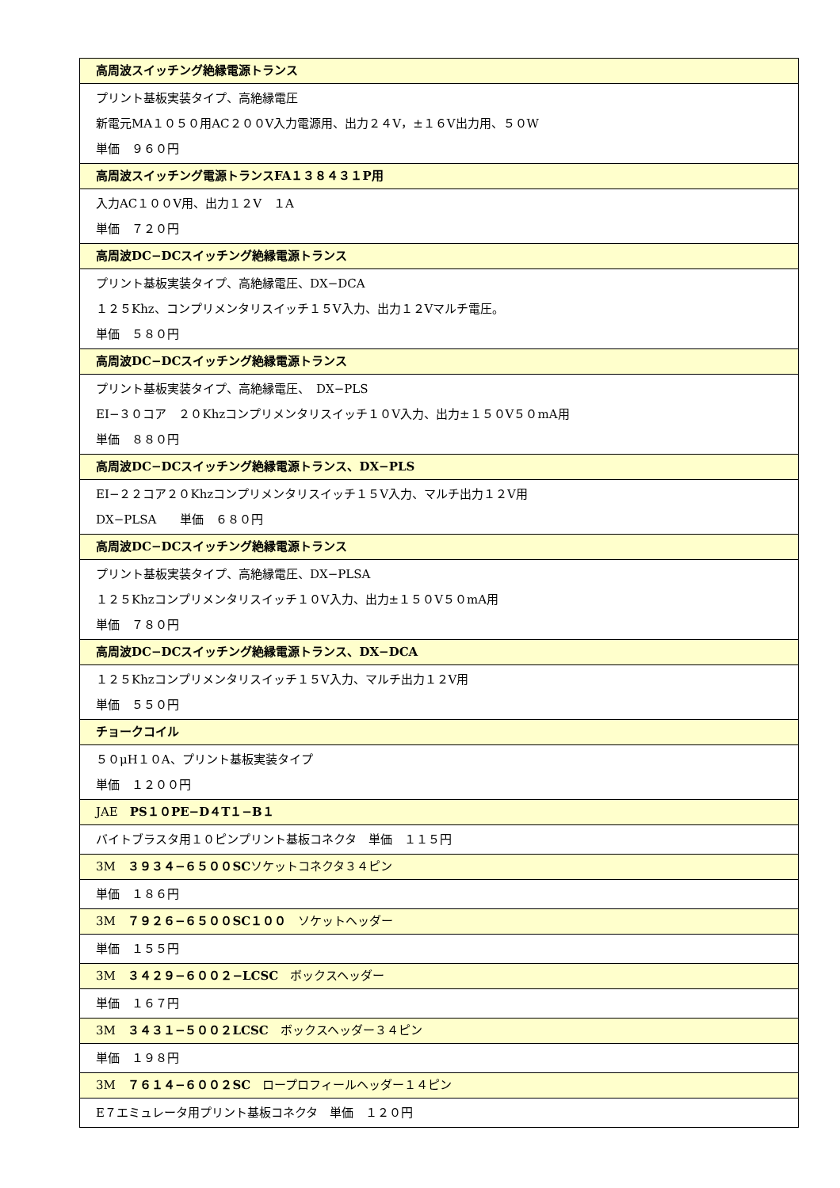| 高周波スイッチング絶縁電源トランス |
| --- |
| プリント基板実装タイプ、高絶縁電圧 新電元MA１０５０用AC２００V入力電源用、出力２４V，±１６V出力用、５０W 単価 ９６０円 |
| 高周波スイッチング電源トランスFA１３８４３１P用 |
| 入力AC１００V用、出力１２V １A 単価 ７２０円 |
| 高周波DC−DCスイッチング絶縁電源トランス |
| プリント基板実装タイプ、高絶縁電圧、DX−DCA １２５Khz、コンプリメンタリスイッチ１５V入力、出力１２Vマルチ電圧。 単価 ５８０円 |
| 高周波DC−DCスイッチング絶縁電源トランス |
| プリント基板実装タイプ、高絶縁電圧、 DX−PLS EI−３０コア ２０Khzコンプリメンタリスイッチ１０V入力、出力±１５０V５０mA用 単価 ８８０円 |
| 高周波DC−DCスイッチング絶縁電源トランス、DX−PLS |
| EI−２２コア２０Khzコンプリメンタリスイッチ１５V入力、マルチ出力１２V用 DX−PLSA 単価 ６８０円 |
| 高周波DC−DCスイッチング絶縁電源トランス |
| プリント基板実装タイプ、高絶縁電圧、DX−PLSA １２５Khzコンプリメンタリスイッチ１０V入力、出力±１５０V５０mA用 単価 ７８０円 |
| 高周波DC−DCスイッチング絶縁電源トランス、DX−DCA |
| １２５Khzコンプリメンタリスイッチ１５V入力、マルチ出力１２V用 単価 ５５０円 |
| チョークコイル |
| ５０μH１０A、プリント基板実装タイプ 単価 １２００円 |
| JAE PS１０PE−D４T１−B１ |
| バイトブラスタ用１０ピンプリント基板コネクタ 単価 １１５円 |
| 3M ３９３４−６５００SC ソケットコネクタ３４ピン |
| 単価 １８６円 |
| 3M ７９２６−６５００SC１００ ソケットヘッダー |
| 単価 １５５円 |
| 3M ３４２９−６００２−LCSC ボックスヘッダー |
| 単価 １６７円 |
| 3M ３４３１−５００２LCSC ボックスヘッダー３４ピン |
| 単価 １９８円 |
| 3M ７６１４−６００２SC ロープロフィールヘッダー１４ピン |
| E７エミュレータ用プリント基板コネクタ 単価 １２０円 |